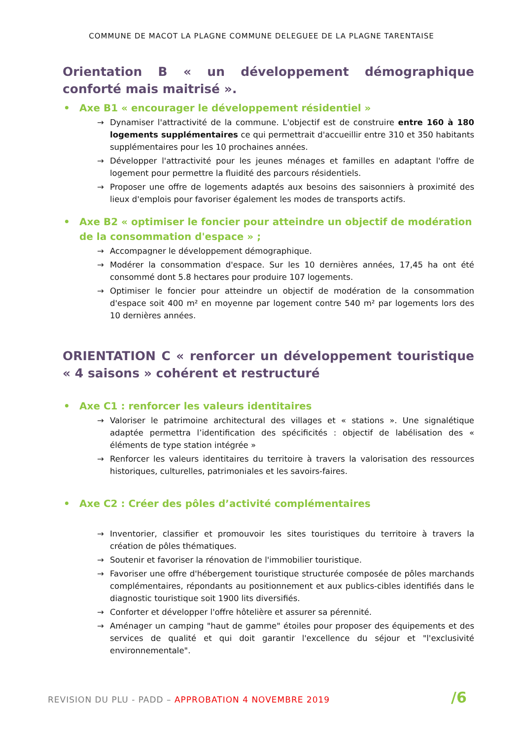COMMUNE DE MACOT LA PLAGNE COMMUNE DELEGUEE DE LA PLAGNE TARENTAISE
Orientation B « un développement démographique conforté mais maitrisé ».
• Axe B1 « encourager le développement résidentiel »
→ Dynamiser l'attractivité de la commune. L'objectif est de construire entre 160 à 180 logements supplémentaires ce qui permettrait d'accueillir entre 310 et 350 habitants supplémentaires pour les 10 prochaines années.
→ Développer l'attractivité pour les jeunes ménages et familles en adaptant l'offre de logement pour permettre la fluidité des parcours résidentiels.
→ Proposer une offre de logements adaptés aux besoins des saisonniers à proximité des lieux d'emplois pour favoriser également les modes de transports actifs.
• Axe B2 « optimiser le foncier pour atteindre un objectif de modération de la consommation d'espace » ;
→ Accompagner le développement démographique.
→ Modérer la consommation d'espace. Sur les 10 dernières années, 17,45 ha ont été consommé dont 5.8 hectares pour produire 107 logements.
→ Optimiser le foncier pour atteindre un objectif de modération de la consommation d'espace soit 400 m² en moyenne par logement contre 540 m² par logements lors des 10 dernières années.
ORIENTATION C « renforcer un développement touristique « 4 saisons » cohérent et restructuré
• Axe C1 : renforcer les valeurs identitaires
→ Valoriser le patrimoine architectural des villages et « stations ». Une signalétique adaptée permettra l’identification des spécificités : objectif de labélisation des « éléments de type station intégrée »
→ Renforcer les valeurs identitaires du territoire à travers la valorisation des ressources historiques, culturelles, patrimoniales et les savoirs-faires.
• Axe C2 : Créer des pôles d’activité complémentaires
→ Inventorier, classifier et promouvoir les sites touristiques du territoire à travers la création de pôles thématiques.
→ Soutenir et favoriser la rénovation de l'immobilier touristique.
→ Favoriser une offre d'hébergement touristique structurée composée de pôles marchands complémentaires, répondants au positionnement et aux publics-cibles identifiés dans le diagnostic touristique soit 1900 lits diversifiés.
→ Conforter et développer l'offre hôtelière et assurer sa pérennité.
→ Aménager un camping "haut de gamme" étoiles pour proposer des équipements et des services de qualité et qui doit garantir l'excellence du séjour et "l'exclusivité environnementale".
REVISION DU PLU - PADD – APPROBATION 4 NOVEMBRE 2019
/6